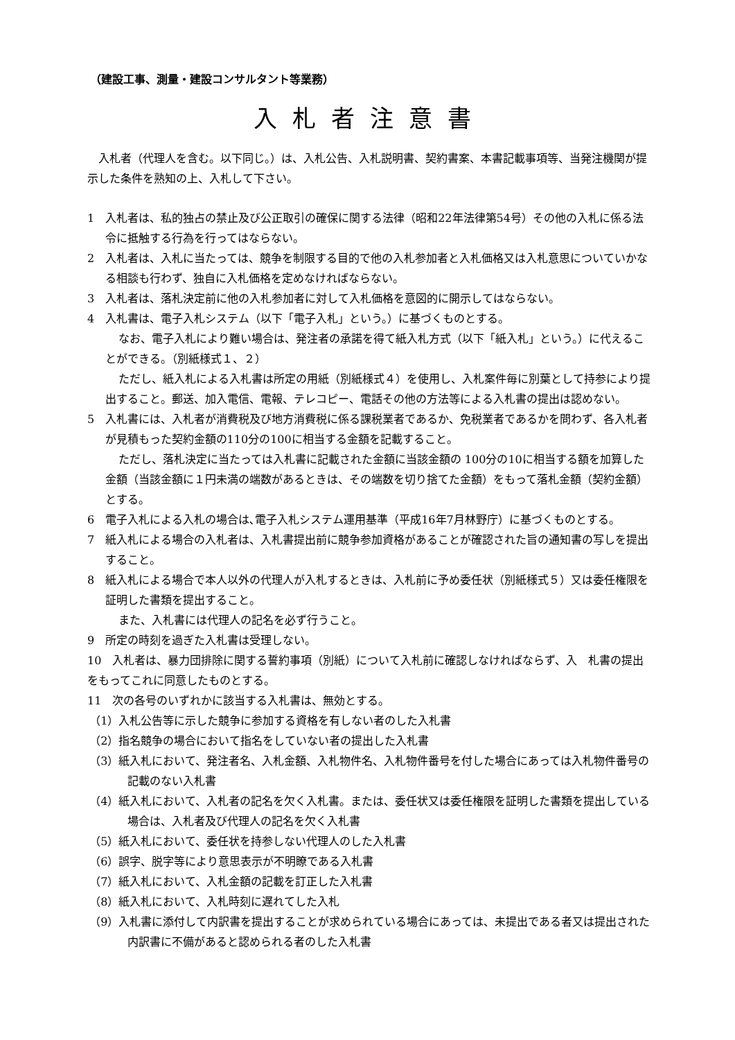（建設工事、測量・建設コンサルタント等業務）
入札者注意書
入札者（代理人を含む。以下同じ。）は、入札公告、入札説明書、契約書案、本書記載事項等、当発注機関が提示した条件を熟知の上、入札して下さい。
1　入札者は、私的独占の禁止及び公正取引の確保に関する法律（昭和22年法律第54号）その他の入札に係る法令に抵触する行為を行ってはならない。
2　入札者は、入札に当たっては、競争を制限する目的で他の入札参加者と入札価格又は入札意思についていかなる相談も行わず、独自に入札価格を定めなければならない。
3　入札者は、落札決定前に他の入札参加者に対して入札価格を意図的に開示してはならない。
4　入札書は、電子入札システム（以下「電子入札」という。）に基づくものとする。
なお、電子入札により難い場合は、発注者の承諾を得て紙入札方式（以下「紙入札」という。）に代えることができる。（別紙様式１、２）
ただし、紙入札による入札書は所定の用紙（別紙様式４）を使用し、入札案件毎に別葉として持参により提出すること。郵送、加入電信、電報、テレコピー、電話その他の方法等による入札書の提出は認めない。
5　入札書には、入札者が消費税及び地方消費税に係る課税業者であるか、免税業者であるかを問わず、各入札者が見積もった契約金額の110分の100に相当する金額を記載すること。
ただし、落札決定に当たっては入札書に記載された金額に当該金額の 100分の10に相当する額を加算した金額（当該金額に１円未満の端数があるときは、その端数を切り捨てた金額）をもって落札金額（契約金額）とする。
6　電子入札による入札の場合は､電子入札システム運用基準（平成16年7月林野庁）に基づくものとする。
7　紙入札による場合の入札者は、入札書提出前に競争参加資格があることが確認された旨の通知書の写しを提出すること。
8　紙入札による場合で本人以外の代理人が入札するときは、入札前に予め委任状（別紙様式５）又は委任権限を証明した書類を提出すること。
また、入札書には代理人の記名を必ず行うこと。
9　所定の時刻を過ぎた入札書は受理しない。
10　入札者は、暴力団排除に関する誓約事項（別紙）について入札前に確認しなければならず、入　札書の提出をもってこれに同意したものとする。
11　次の各号のいずれかに該当する入札書は、無効とする。
（1）入札公告等に示した競争に参加する資格を有しない者のした入札書
（2）指名競争の場合において指名をしていない者の提出した入札書
（3）紙入札において、発注者名、入札金額、入札物件名、入札物件番号を付した場合にあっては入札物件番号の記載のない入札書
（4）紙入札において、入札者の記名を欠く入札書。または、委任状又は委任権限を証明した書類を提出している場合は、入札者及び代理人の記名を欠く入札書
（5）紙入札において、委任状を持参しない代理人のした入札書
（6）誤字、脱字等により意思表示が不明瞭である入札書
（7）紙入札において、入札金額の記載を訂正した入札書
（8）紙入札において、入札時刻に遅れてした入札
（9）入札書に添付して内訳書を提出することが求められている場合にあっては、未提出である者又は提出された内訳書に不備があると認められる者のした入札書